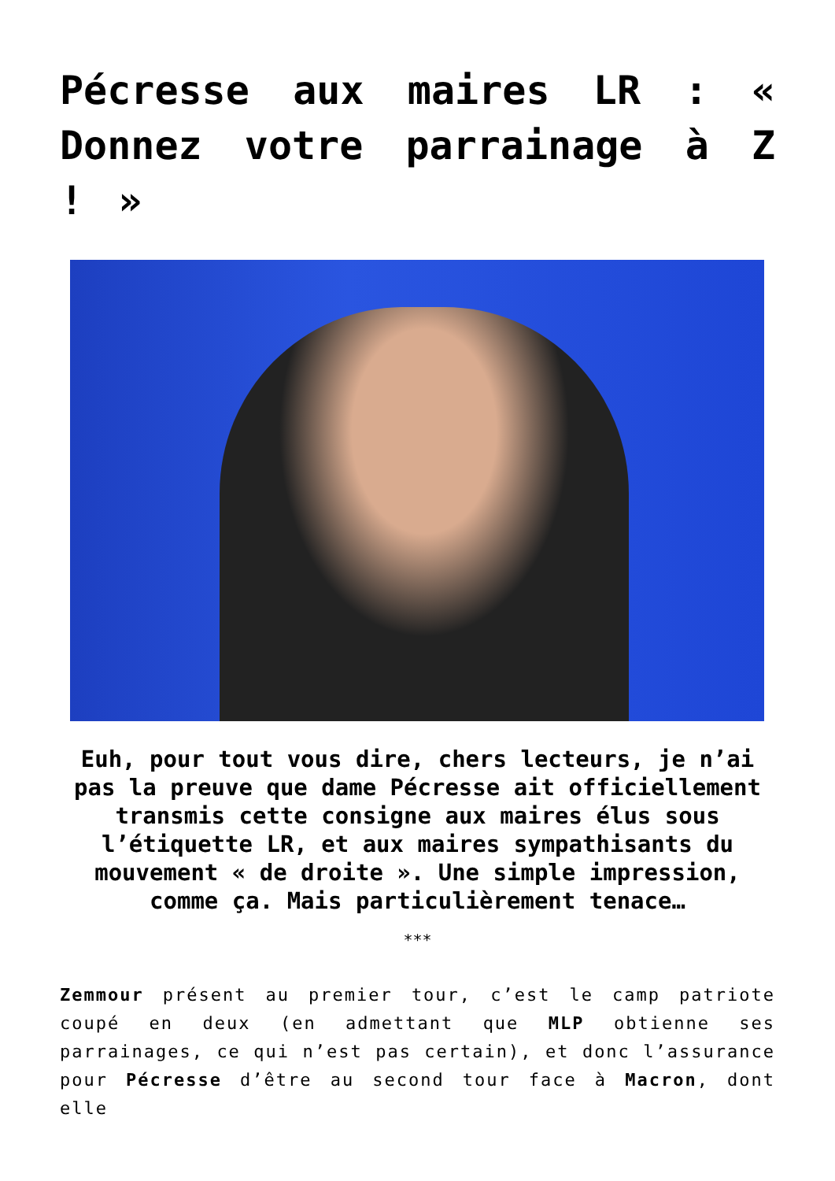Pécresse aux maires LR : « Donnez votre parrainage à Z ! »
Euh, pour tout vous dire, chers lecteurs, je n’ai pas la preuve que dame Pécresse ait officiellement transmis cette consigne aux maires élus sous l’étiquette LR, et aux maires sympathisants du mouvement « de droite ». Une simple impression, comme ça. Mais particulièrement tenace…
***
Zemmour présent au premier tour, c’est le camp patriote coupé en deux (en admettant que MLP obtienne ses parrainages, ce qui n’est pas certain), et donc l’assurance pour Pécresse d’être au second tour face à Macron, dont elle